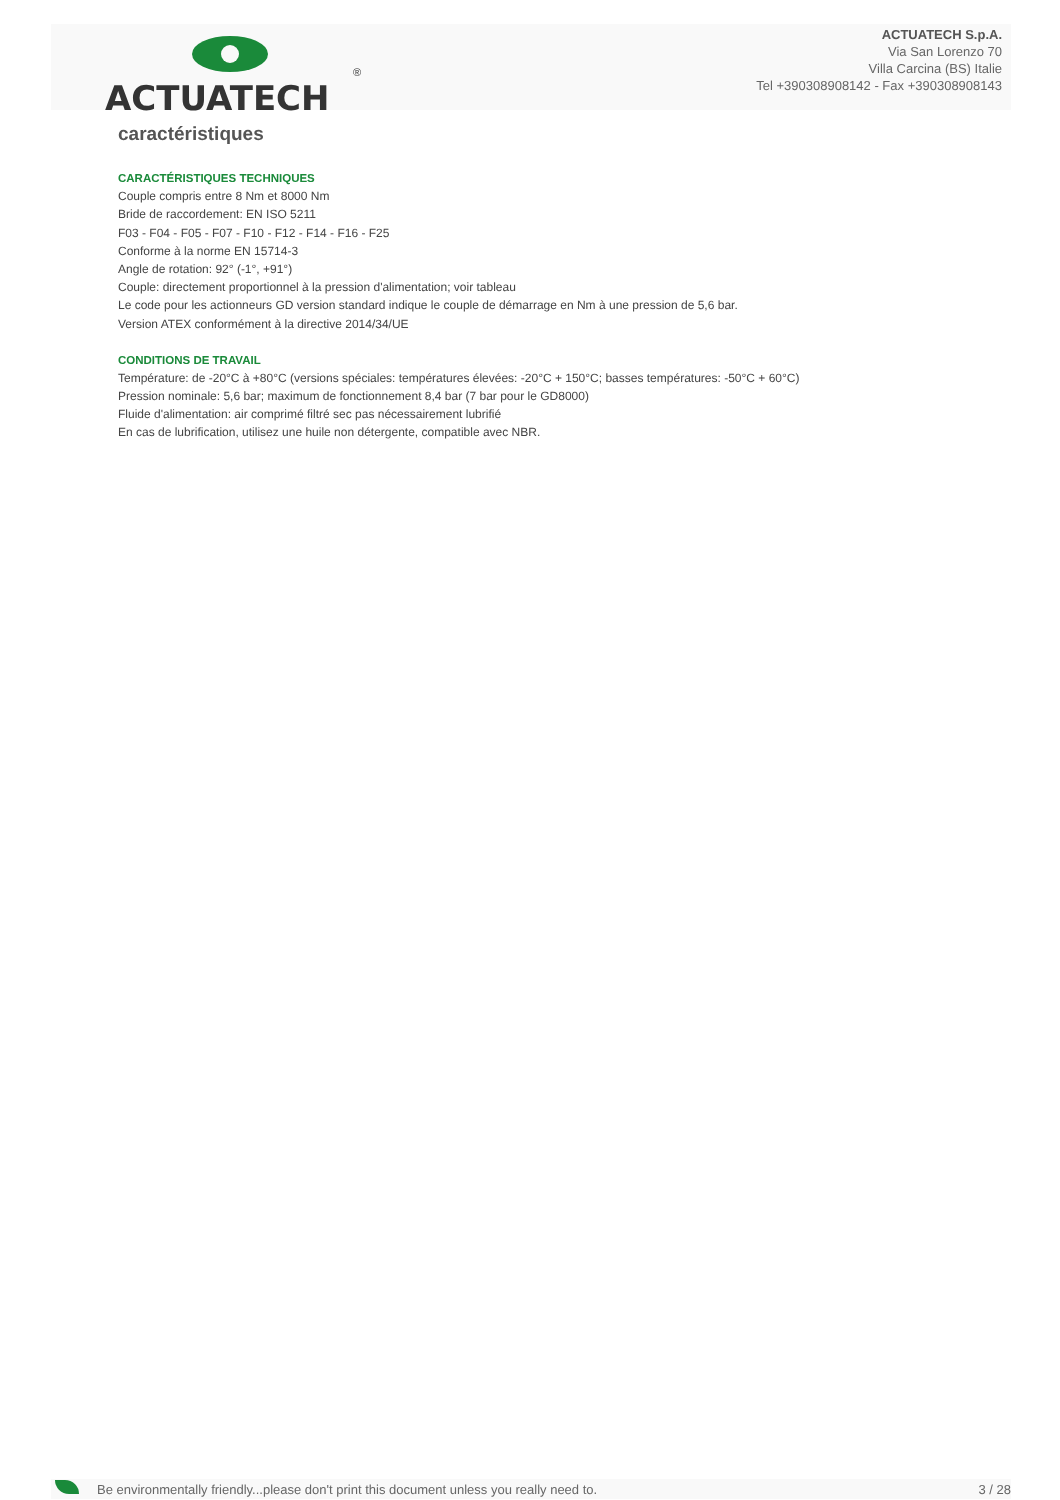ACTUATECH
®
ACTUATECH S.p.A.
Via San Lorenzo 70
Villa Carcina (BS) Italie
Tel +390308908142 - Fax +390308908143
caractéristiques
CARACTÉRISTIQUES TECHNIQUES
Couple compris entre 8 Nm et 8000 Nm
Bride de raccordement: EN ISO 5211
F03 - F04 - F05 - F07 - F10 - F12 - F14 - F16 - F25
Conforme à la norme EN 15714-3
Angle de rotation: 92° (-1°, +91°)
Couple: directement proportionnel à la pression d'alimentation; voir tableau
Le code pour les actionneurs GD version standard indique le couple de démarrage en Nm à une pression de 5,6 bar.
Version ATEX conformément à la directive 2014/34/UE
CONDITIONS DE TRAVAIL
Température: de -20°C à +80°C (versions spéciales: températures élevées: -20°C + 150°C; basses températures: -50°C + 60°C)
Pression nominale: 5,6 bar; maximum de fonctionnement 8,4 bar (7 bar pour le GD8000)
Fluide d'alimentation: air comprimé filtré sec pas nécessairement lubrifié
En cas de lubrification, utilisez une huile non détergente, compatible avec NBR.
Be environmentally friendly...please don't print this document unless you really need to. 3 / 28